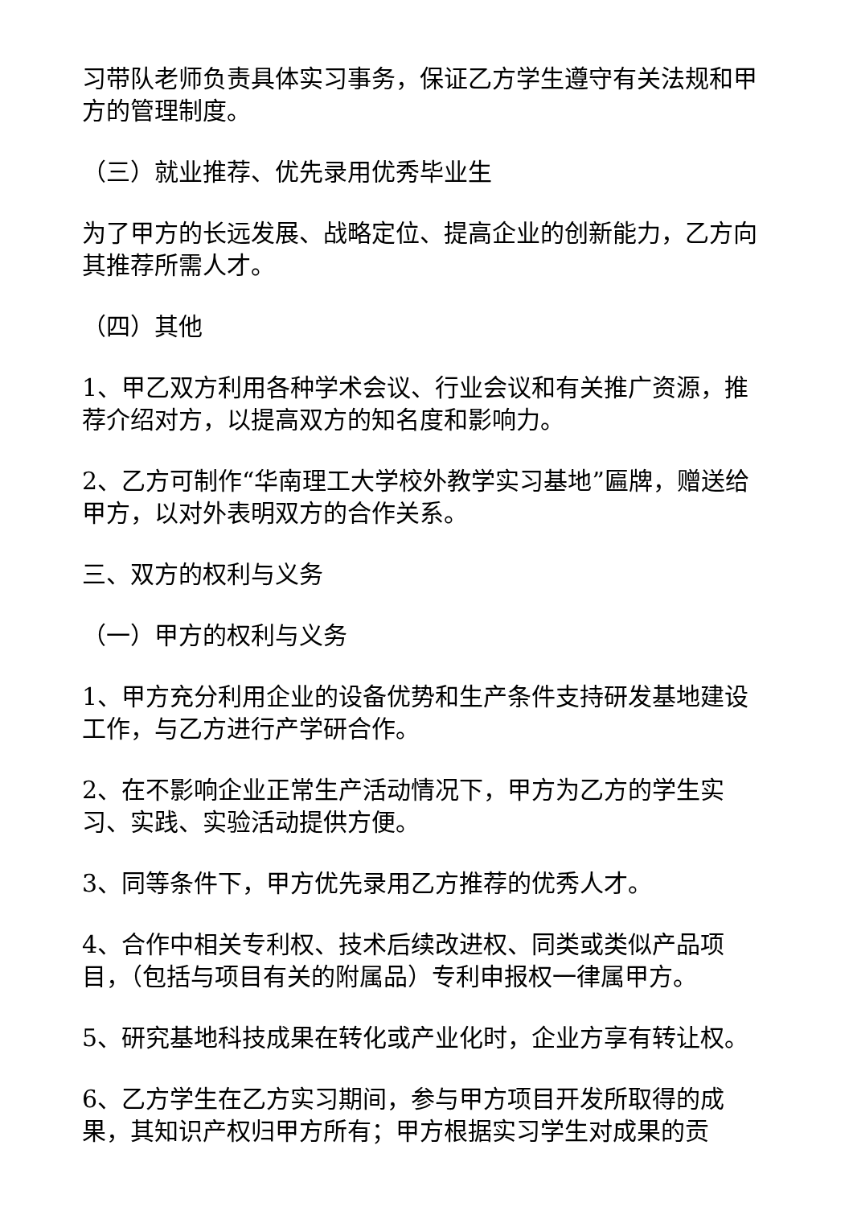习带队老师负责具体实习事务，保证乙方学生遵守有关法规和甲方的管理制度。
（三）就业推荐、优先录用优秀毕业生
为了甲方的长远发展、战略定位、提高企业的创新能力，乙方向其推荐所需人才。
（四）其他
1、甲乙双方利用各种学术会议、行业会议和有关推广资源，推荐介绍对方，以提高双方的知名度和影响力。
2、乙方可制作“华南理工大学校外教学实习基地”匾牌，赠送给甲方，以对外表明双方的合作关系。
三、双方的权利与义务
（一）甲方的权利与义务
1、甲方充分利用企业的设备优势和生产条件支持研发基地建设工作，与乙方进行产学研合作。
2、在不影响企业正常生产活动情况下，甲方为乙方的学生实习、实践、实验活动提供方便。
3、同等条件下，甲方优先录用乙方推荐的优秀人才。
4、合作中相关专利权、技术后续改进权、同类或类似产品项目，（包括与项目有关的附属品）专利申报权一律属甲方。
5、研究基地科技成果在转化或产业化时，企业方享有转让权。
6、乙方学生在乙方实习期间，参与甲方项目开发所取得的成果，其知识产权归甲方所有；甲方根据实习学生对成果的贡